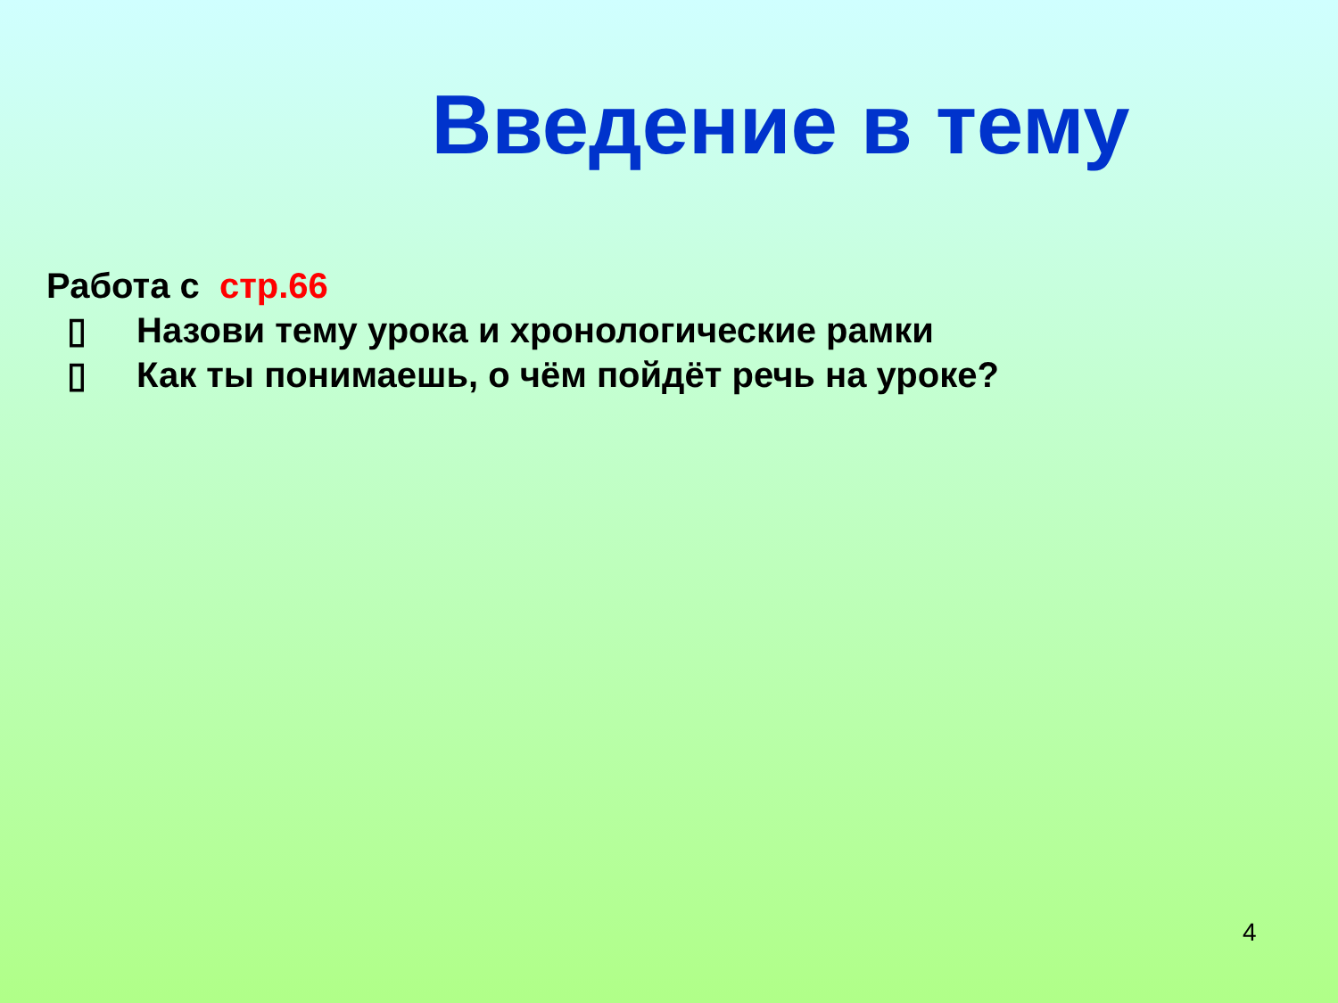Введение в тему
Работа с стр.66
▯ Назови тему урока и хронологические рамки
▯ Как ты понимаешь, о чём пойдёт речь на уроке?
4